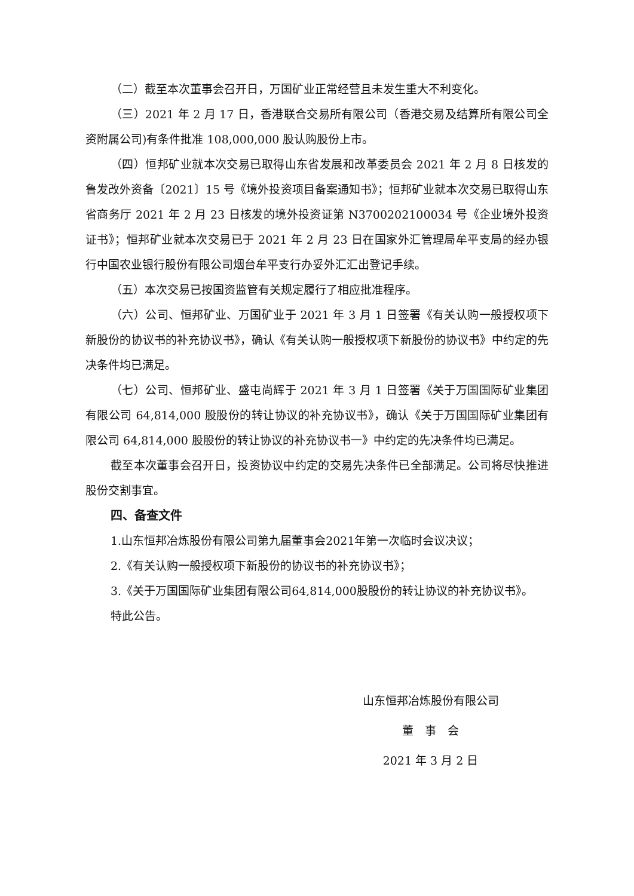（二）截至本次董事会召开日，万国矿业正常经营且未发生重大不利变化。
（三）2021 年 2 月 17 日，香港联合交易所有限公司（香港交易及结算所有限公司全资附属公司)有条件批准 108,000,000 股认购股份上市。
（四）恒邦矿业就本次交易已取得山东省发展和改革委员会 2021 年 2 月 8 日核发的鲁发改外资备〔2021〕15 号《境外投资项目备案通知书》；恒邦矿业就本次交易已取得山东省商务厅 2021 年 2 月 23 日核发的境外投资证第 N3700202100034 号《企业境外投资证书》；恒邦矿业就本次交易已于 2021 年 2 月 23 日在国家外汇管理局牟平支局的经办银行中国农业银行股份有限公司烟台牟平支行办妥外汇汇出登记手续。
（五）本次交易已按国资监管有关规定履行了相应批准程序。
（六）公司、恒邦矿业、万国矿业于 2021 年 3 月 1 日签署《有关认购一般授权项下新股份的协议书的补充协议书》，确认《有关认购一般授权项下新股份的协议书》中约定的先决条件均已满足。
（七）公司、恒邦矿业、盛屯尚辉于 2021 年 3 月 1 日签署《关于万国国际矿业集团有限公司 64,814,000 股股份的转让协议的补充协议书》，确认《关于万国国际矿业集团有限公司 64,814,000 股股份的转让协议的补充协议书一》中约定的先决条件均已满足。
截至本次董事会召开日，投资协议中约定的交易先决条件已全部满足。公司将尽快推进股份交割事宜。
四、备查文件
1.山东恒邦冶炼股份有限公司第九届董事会2021年第一次临时会议决议；
2.《有关认购一般授权项下新股份的协议书的补充协议书》；
3.《关于万国国际矿业集团有限公司64,814,000股股份的转让协议的补充协议书》。
特此公告。
山东恒邦冶炼股份有限公司
董　事　会
2021 年 3 月 2 日